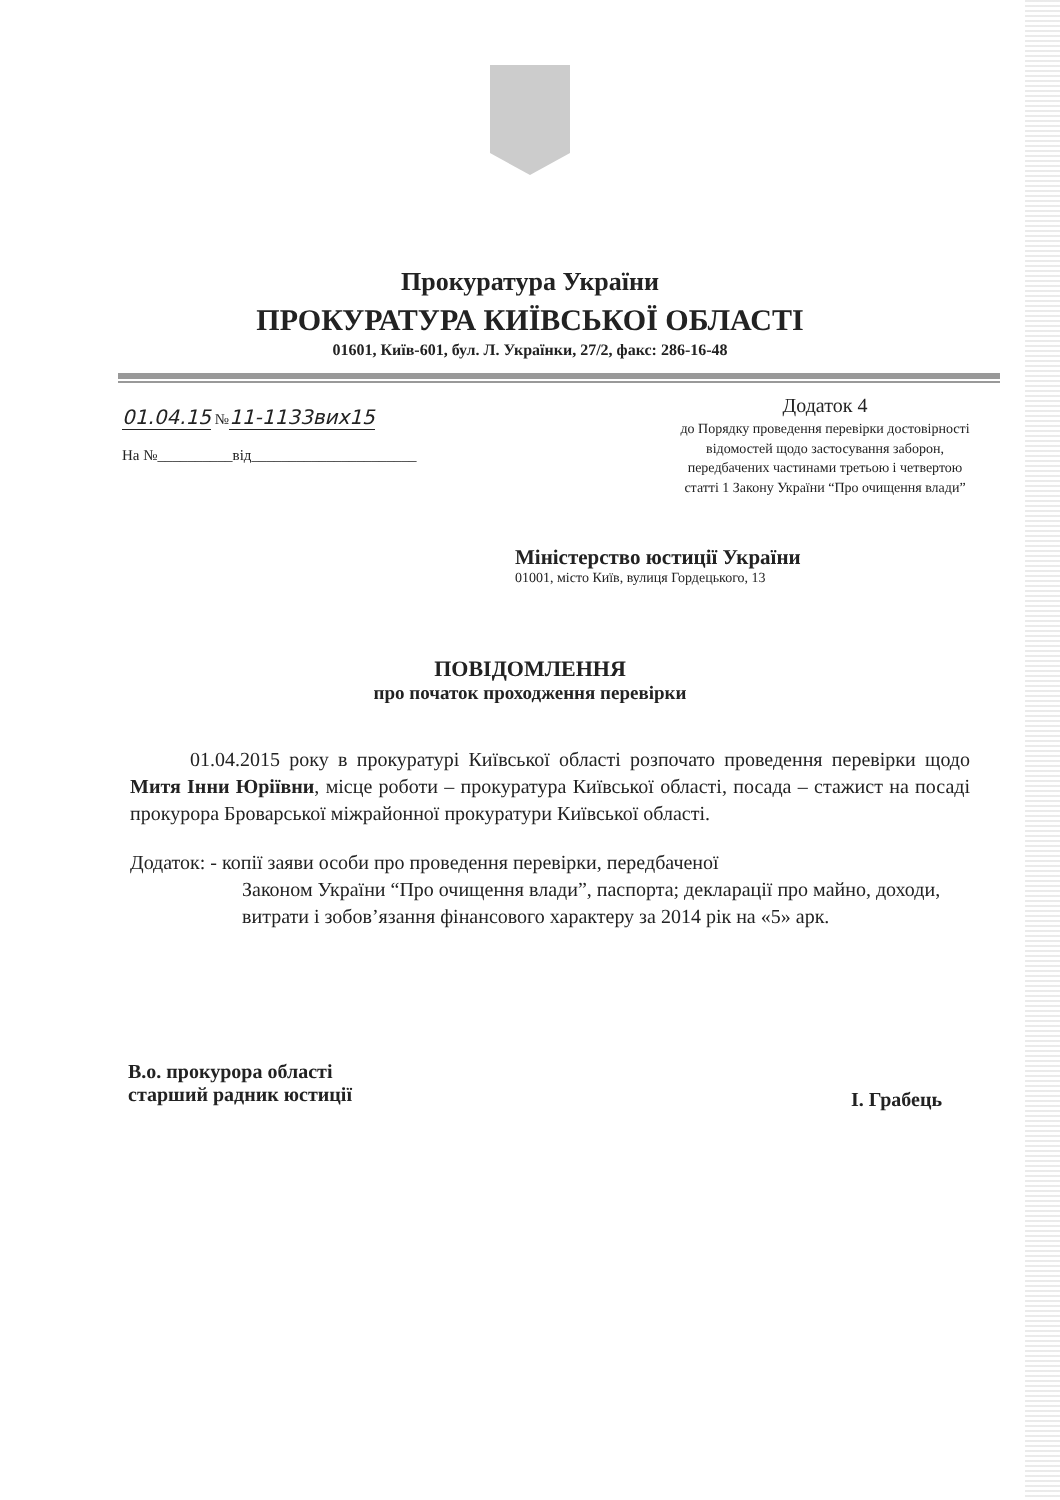Прокуратура України
ПРОКУРАТУРА КИЇВСЬКОЇ ОБЛАСТІ
01601, Київ-601, бул. Л. Українки, 27/2, факс: 286-16-48
01.04.15 №11-1133вих15
На №__________від______________________
Додаток 4
до Порядку проведення перевірки достовірності відомостей щодо застосування заборон, передбачених частинами третьою і четвертою статті 1 Закону України “Про очищення влади”
Міністерство юстиції України
01001, місто Київ, вулиця Гордецького, 13
ПОВІДОМЛЕННЯ
про початок проходження перевірки
01.04.2015 року в прокуратурі Київської області розпочато проведення перевірки щодо Митя Інни Юріївни, місце роботи – прокуратура Київської області, посада – стажист на посаді прокурора Броварської міжрайонної прокуратури Київської області.
Додаток: - копії заяви особи про проведення перевірки, передбаченої
Законом України “Про очищення влади”, паспорта; декларації про майно, доходи, витрати і зобов’язання фінансового характеру за 2014 рік на «5» арк.
В.о. прокурора області
старший радник юстиції
І. Грабець